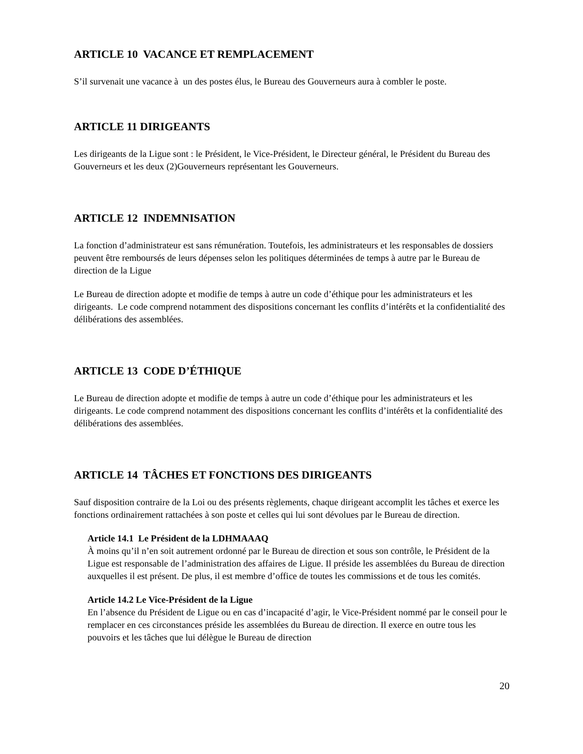ARTICLE 10 VACANCE ET REMPLACEMENT
S’il survenait une vacance à un des postes élus, le Bureau des Gouverneurs aura à combler le poste.
ARTICLE 11 DIRIGEANTS
Les dirigeants de la Ligue sont : le Président, le Vice-Président, le Directeur général, le Président du Bureau des Gouverneurs et les deux (2)Gouverneurs représentant les Gouverneurs.
ARTICLE 12 INDEMNISATION
La fonction d’administrateur est sans rémunération. Toutefois, les administrateurs et les responsables de dossiers peuvent être remboursés de leurs dépenses selon les politiques déterminées de temps à autre par le Bureau de direction de la Ligue
Le Bureau de direction adopte et modifie de temps à autre un code d’éthique pour les administrateurs et les dirigeants. Le code comprend notamment des dispositions concernant les conflits d’intérêts et la confidentialité des délibérations des assemblées.
ARTICLE 13 CODE D’ÉTHIQUE
Le Bureau de direction adopte et modifie de temps à autre un code d’éthique pour les administrateurs et les dirigeants. Le code comprend notamment des dispositions concernant les conflits d’intérêts et la confidentialité des délibérations des assemblées.
ARTICLE 14 TÂCHES ET FONCTIONS DES DIRIGEANTS
Sauf disposition contraire de la Loi ou des présents règlements, chaque dirigeant accomplit les tâches et exerce les fonctions ordinairement rattachées à son poste et celles qui lui sont dévolues par le Bureau de direction.
Article 14.1 Le Président de la LDHMAAAQ
À moins qu’il n’en soit autrement ordonné par le Bureau de direction et sous son contrôle, le Président de la Ligue est responsable de l’administration des affaires de Ligue. Il préside les assemblées du Bureau de direction auxquelles il est présent. De plus, il est membre d’office de toutes les commissions et de tous les comités.
Article 14.2 Le Vice-Président de la Ligue
En l’absence du Président de Ligue ou en cas d’incapacité d’agir, le Vice-Président nommé par le conseil pour le remplacer en ces circonstances préside les assemblées du Bureau de direction. Il exerce en outre tous les pouvoirs et les tâches que lui délègue le Bureau de direction
20